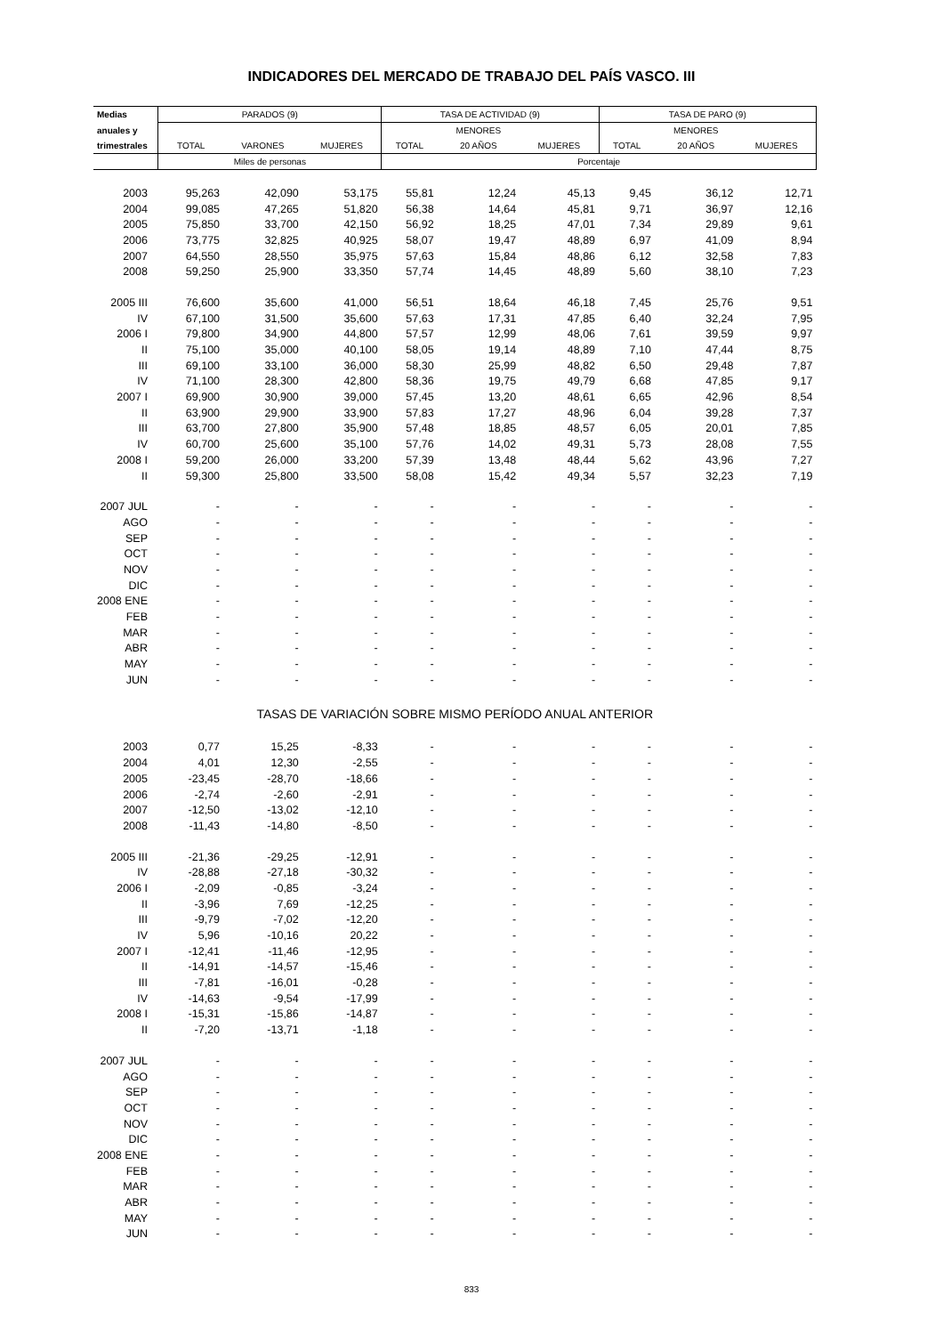INDICADORES DEL MERCADO DE TRABAJO DEL PAÍS VASCO. III
| Medias | PARADOS (9) | | | TASA DE ACTIVIDAD (9) | | | TASA DE PARO (9) | | |
| --- | --- | --- | --- | --- | --- | --- | --- | --- | --- |
| anuales y | | | | | MENORES | | | MENORES | |
| trimestrales | TOTAL | VARONES | MUJERES | TOTAL | 20 AÑOS | MUJERES | TOTAL | 20 AÑOS | MUJERES |
| | Miles de personas | | | Porcentaje | | | | | |
| 2003 | 95,263 | 42,090 | 53,175 | 55,81 | 12,24 | 45,13 | 9,45 | 36,12 | 12,71 |
| 2004 | 99,085 | 47,265 | 51,820 | 56,38 | 14,64 | 45,81 | 9,71 | 36,97 | 12,16 |
| 2005 | 75,850 | 33,700 | 42,150 | 56,92 | 18,25 | 47,01 | 7,34 | 29,89 | 9,61 |
| 2006 | 73,775 | 32,825 | 40,925 | 58,07 | 19,47 | 48,89 | 6,97 | 41,09 | 8,94 |
| 2007 | 64,550 | 28,550 | 35,975 | 57,63 | 15,84 | 48,86 | 6,12 | 32,58 | 7,83 |
| 2008 | 59,250 | 25,900 | 33,350 | 57,74 | 14,45 | 48,89 | 5,60 | 38,10 | 7,23 |
| 2005 III | 76,600 | 35,600 | 41,000 | 56,51 | 18,64 | 46,18 | 7,45 | 25,76 | 9,51 |
| IV | 67,100 | 31,500 | 35,600 | 57,63 | 17,31 | 47,85 | 6,40 | 32,24 | 7,95 |
| 2006 I | 79,800 | 34,900 | 44,800 | 57,57 | 12,99 | 48,06 | 7,61 | 39,59 | 9,97 |
| II | 75,100 | 35,000 | 40,100 | 58,05 | 19,14 | 48,89 | 7,10 | 47,44 | 8,75 |
| III | 69,100 | 33,100 | 36,000 | 58,30 | 25,99 | 48,82 | 6,50 | 29,48 | 7,87 |
| IV | 71,100 | 28,300 | 42,800 | 58,36 | 19,75 | 49,79 | 6,68 | 47,85 | 9,17 |
| 2007 I | 69,900 | 30,900 | 39,000 | 57,45 | 13,20 | 48,61 | 6,65 | 42,96 | 8,54 |
| II | 63,900 | 29,900 | 33,900 | 57,83 | 17,27 | 48,96 | 6,04 | 39,28 | 7,37 |
| III | 63,700 | 27,800 | 35,900 | 57,48 | 18,85 | 48,57 | 6,05 | 20,01 | 7,85 |
| IV | 60,700 | 25,600 | 35,100 | 57,76 | 14,02 | 49,31 | 5,73 | 28,08 | 7,55 |
| 2008 I | 59,200 | 26,000 | 33,200 | 57,39 | 13,48 | 48,44 | 5,62 | 43,96 | 7,27 |
| II | 59,300 | 25,800 | 33,500 | 58,08 | 15,42 | 49,34 | 5,57 | 32,23 | 7,19 |
| 2007 JUL | - | - | - | - | - | - | - | - | - |
| AGO | - | - | - | - | - | - | - | - | - |
| SEP | - | - | - | - | - | - | - | - | - |
| OCT | - | - | - | - | - | - | - | - | - |
| NOV | - | - | - | - | - | - | - | - | - |
| DIC | - | - | - | - | - | - | - | - | - |
| 2008 ENE | - | - | - | - | - | - | - | - | - |
| FEB | - | - | - | - | - | - | - | - | - |
| MAR | - | - | - | - | - | - | - | - | - |
| ABR | - | - | - | - | - | - | - | - | - |
| MAY | - | - | - | - | - | - | - | - | - |
| JUN | - | - | - | - | - | - | - | - | - |
| TASAS DE VARIACIÓN SOBRE MISMO PERÍODO ANUAL ANTERIOR | | | | | | | | | |
| 2003 | 0,77 | 15,25 | -8,33 | - | - | - | - | - | - |
| 2004 | 4,01 | 12,30 | -2,55 | - | - | - | - | - | - |
| 2005 | -23,45 | -28,70 | -18,66 | - | - | - | - | - | - |
| 2006 | -2,74 | -2,60 | -2,91 | - | - | - | - | - | - |
| 2007 | -12,50 | -13,02 | -12,10 | - | - | - | - | - | - |
| 2008 | -11,43 | -14,80 | -8,50 | - | - | - | - | - | - |
| 2005 III | -21,36 | -29,25 | -12,91 | - | - | - | - | - | - |
| IV | -28,88 | -27,18 | -30,32 | - | - | - | - | - | - |
| 2006 I | -2,09 | -0,85 | -3,24 | - | - | - | - | - | - |
| II | -3,96 | 7,69 | -12,25 | - | - | - | - | - | - |
| III | -9,79 | -7,02 | -12,20 | - | - | - | - | - | - |
| IV | 5,96 | -10,16 | 20,22 | - | - | - | - | - | - |
| 2007 I | -12,41 | -11,46 | -12,95 | - | - | - | - | - | - |
| II | -14,91 | -14,57 | -15,46 | - | - | - | - | - | - |
| III | -7,81 | -16,01 | -0,28 | - | - | - | - | - | - |
| IV | -14,63 | -9,54 | -17,99 | - | - | - | - | - | - |
| 2008 I | -15,31 | -15,86 | -14,87 | - | - | - | - | - | - |
| II | -7,20 | -13,71 | -1,18 | - | - | - | - | - | - |
| 2007 JUL | - | - | - | - | - | - | - | - | - |
| AGO | - | - | - | - | - | - | - | - | - |
| SEP | - | - | - | - | - | - | - | - | - |
| OCT | - | - | - | - | - | - | - | - | - |
| NOV | - | - | - | - | - | - | - | - | - |
| DIC | - | - | - | - | - | - | - | - | - |
| 2008 ENE | - | - | - | - | - | - | - | - | - |
| FEB | - | - | - | - | - | - | - | - | - |
| MAR | - | - | - | - | - | - | - | - | - |
| ABR | - | - | - | - | - | - | - | - | - |
| MAY | - | - | - | - | - | - | - | - | - |
| JUN | - | - | - | - | - | - | - | - | - |
833